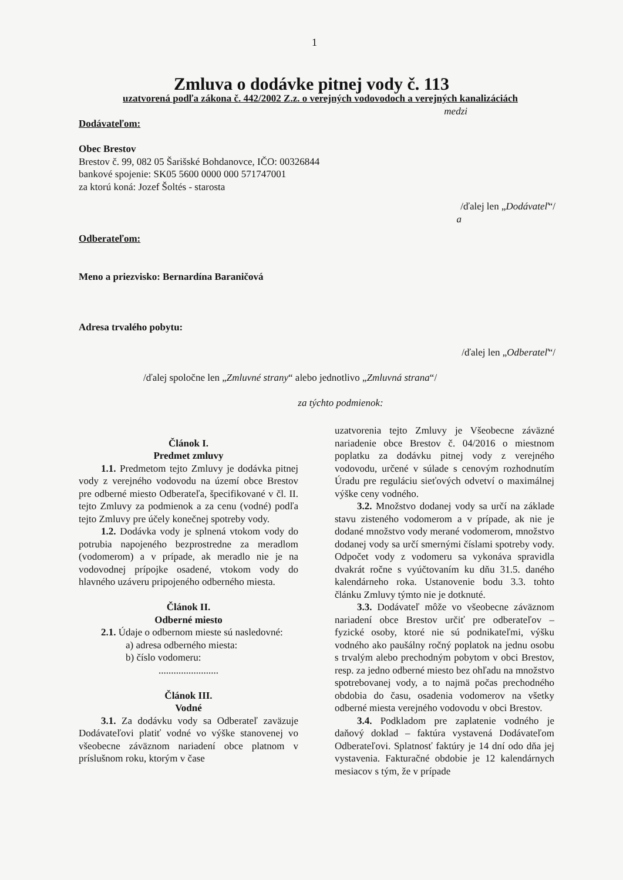1
Zmluva o dodávke pitnej vody č. 113
uzatvorená podľa zákona č. 442/2002 Z.z. o verejných vodovodoch a verejných kanalizáciách
medzi
Dodávateľom:
Obec Brestov
Brestov č. 99, 082 05 Šarišské Bohdanovce, IČO: 00326844
bankové spojenie: SK05 5600 0000 000 571747001
za ktorú koná: Jozef Šoltés - starosta
/ďalej len „Dodávateľ“/
a
Odberateľom:
Meno a priezvisko: Bernardína Baraničová
Adresa trvalého pobytu:
/ďalej len „Odberateľ“/
/ďalej spoločne len „Zmluvné strany“ alebo jednotlivo „Zmluvná strana“/
za týchto podmienok:
Článok I.
Predmet zmluvy
1.1. Predmetom tejto Zmluvy je dodávka pitnej vody z verejného vodovodu na území obce Brestov pre odberné miesto Odberateľa, špecifikované v čl. II. tejto Zmluvy za podmienok a za cenu (vodné) podľa tejto Zmluvy pre účely konečnej spotreby vody.
1.2. Dodávka vody je splnená vtokom vody do potrubia napojeného bezprostredne za meradlom (vodomerom) a v prípade, ak meradlo nie je na vodovodnej prípojke osadené, vtokom vody do hlavného uzáveru pripojeného odberného miesta.
Článok II.
Odberné miesto
2.1. Údaje o odbernom mieste sú nasledovné:
a) adresa odberného miesta:
b) číslo vodomeru:
........................
Článok III.
Vodné
3.1. Za dodávku vody sa Odberateľ zaväzuje Dodávateľovi platiť vodné vo výške stanovenej vo všeobecne záväznom nariadení obce platnom v príslušnom roku, ktorým v čase
uzatvorenia tejto Zmluvy je Všeobecne záväzné nariadenie obce Brestov č. 04/2016 o miestnom poplatku za dodávku pitnej vody z verejného vodovodu, určené v súlade s cenovým rozhodnutím Úradu pre reguláciu sieťových odvetví o maximálnej výške ceny vodného.
3.2. Množstvo dodanej vody sa určí na základe stavu zisteného vodomerom a v prípade, ak nie je dodané množstvo vody merané vodomerom, množstvo dodanej vody sa určí smernými číslami spotreby vody. Odpočet vody z vodomeru sa vykonáva spravidla dvakrát ročne s vyúčtovaním ku dňu 31.5. daného kalendárneho roka. Ustanovenie bodu 3.3. tohto článku Zmluvy týmto nie je dotknuté.
3.3. Dodávateľ môže vo všeobecne záväznom nariadení obce Brestov určiť pre odberateľov – fyzické osoby, ktoré nie sú podnikateľmi, výšku vodného ako paušálny ročný poplatok na jednu osobu s trvalým alebo prechodným pobytom v obci Brestov, resp. za jedno odberné miesto bez ohľadu na množstvo spotrebovanej vody, a to najmä počas prechodného obdobia do času, osadenia vodomerov na všetky odberné miesta verejného vodovodu v obci Brestov.
3.4. Podkladom pre zaplatenie vodného je daňový doklad – faktúra vystavená Dodávateľom Odberateľovi. Splatnosť faktúry je 14 dní odo dňa jej vystavenia. Fakturačné obdobie je 12 kalendárnych mesiacov s tým, že v prípade